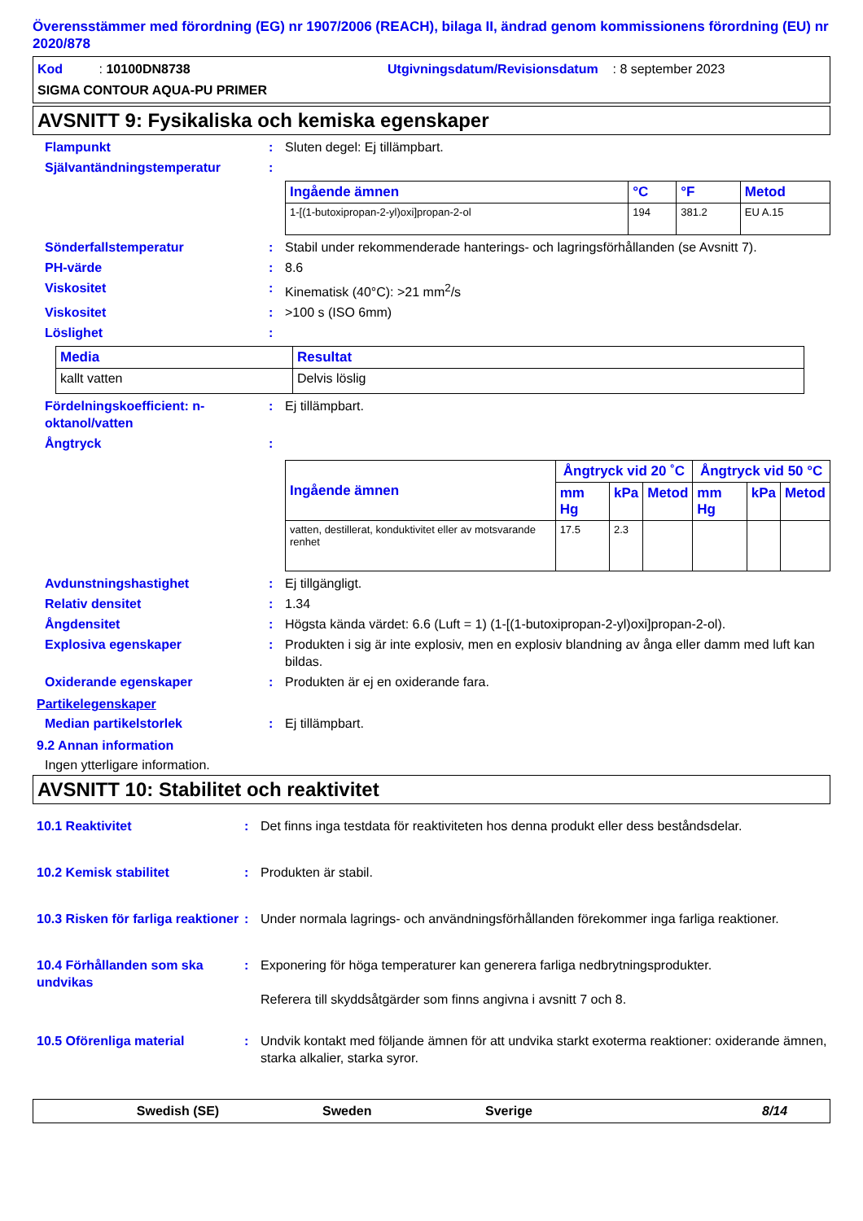Överensstämmer med förordning (EG) nr 1907/2006 (REACH), bilaga II, ändrad genom kommissionens förordning (EU) nr 2020/878
Kod : 10100DN8738 Utgivningsdatum/Revisionsdatum : 8 september 2023
SIGMA CONTOUR AQUA-PU PRIMER
AVSNITT 9: Fysikaliska och kemiska egenskaper
Flampunkt: Sluten degel: Ej tillämpbart.
Självantändningstemperatur:
| Ingående ämnen | °C | °F | Metod |
| --- | --- | --- | --- |
| 1-[(1-butoxipropan-2-yl)oxi]propan-2-ol | 194 | 381.2 | EU A.15 |
Sönderfallstemperatur: Stabil under rekommenderade hanterings- och lagringsförhållanden (se Avsnitt 7).
PH-värde: 8.6
Viskositet: Kinematisk (40°C): >21 mm<sup>2</sup>/s
Viskositet: >100 s (ISO 6mm)
Löslighet:
| Media | Resultat |
| --- | --- |
| kallt vatten | Delvis löslig |
Fördelningskoefficient: n-oktanol/vatten: Ej tillämpbart.
Ångtryck:
| Ingående ämnen | Ångtryck vid 20 ˚C | | | Ångtryck vid 50 °C | | |
| --- | --- | --- | --- | --- | --- | --- |
| | mm Hg | kPa | Metod | mm Hg | kPa | Metod |
| vatten, destillerat, konduktivitet eller av motsvarande renhet | 17.5 | 2.3 | | | | |
Avdunstningshastighet: Ej tillgängligt.
Relativ densitet: 1.34
Ångdensitet: Högsta kända värdet: 6.6 (Luft = 1) (1-[(1-butoxipropan-2-yl)oxi]propan-2-ol).
Explosiva egenskaper: Produkten i sig är inte explosiv, men en explosiv blandning av ånga eller damm med luft kan bildas.
Oxiderande egenskaper: Produkten är ej en oxiderande fara.
Partikelegenskaper
Median partikelstorlek: Ej tillämpbart.
9.2 Annan information
Ingen ytterligare information.
AVSNITT 10: Stabilitet och reaktivitet
10.1 Reaktivitet: Det finns inga testdata för reaktiviteten hos denna produkt eller dess beståndsdelar.
10.2 Kemisk stabilitet: Produkten är stabil.
10.3 Risken för farliga reaktioner: Under normala lagrings- och användningsförhållanden förekommer inga farliga reaktioner.
10.4 Förhållanden som ska undvikas: Exponering för höga temperaturer kan generera farliga nedbrytningsprodukter.
Referera till skyddsåtgärder som finns angivna i avsnitt 7 och 8.
10.5 Oförenliga material: Undvik kontakt med följande ämnen för att undvika starkt exoterma reaktioner: oxiderande ämnen, starka alkalier, starka syror.
Swedish (SE) Sweden Sverige 8/14